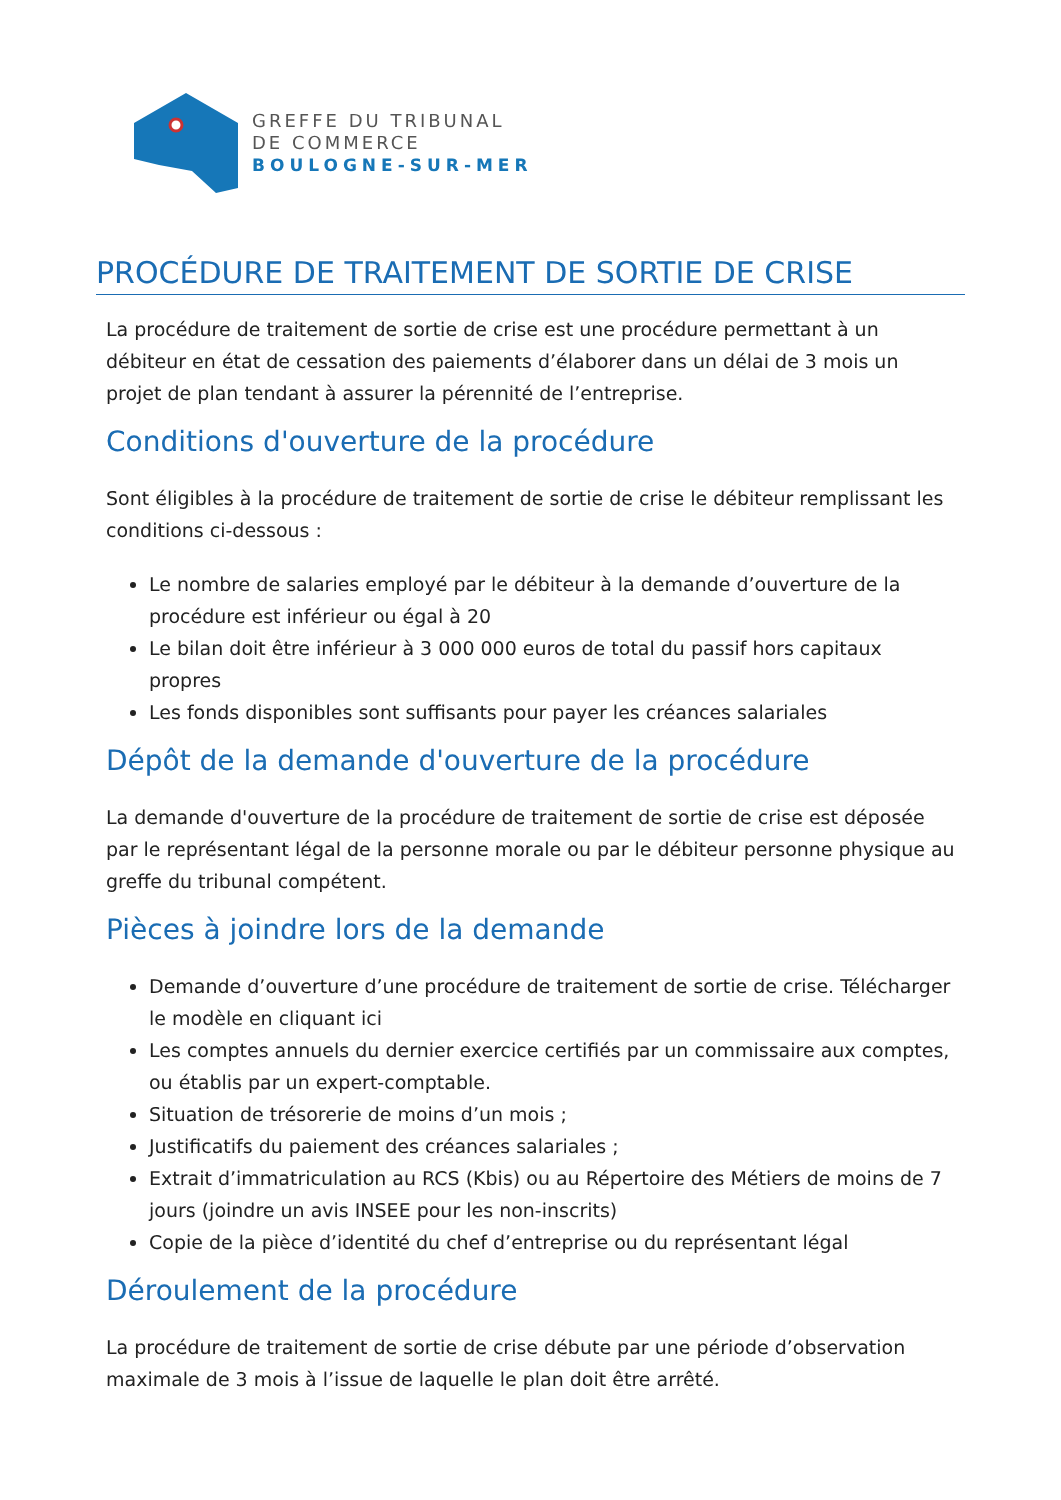GREFFE DU TRIBUNAL
DE COMMERCE
BOULOGNE-SUR-MER
PROCÉDURE DE TRAITEMENT DE SORTIE DE CRISE
La procédure de traitement de sortie de crise est une procédure permettant à un débiteur en état de cessation des paiements d’élaborer dans un délai de 3 mois un projet de plan tendant à assurer la pérennité de l’entreprise.
Conditions d'ouverture de la procédure
Sont éligibles à la procédure de traitement de sortie de crise le débiteur remplissant les conditions ci-dessous :
Le nombre de salaries employé par le débiteur à la demande d’ouverture de la procédure est inférieur ou égal à 20
Le bilan doit être inférieur à 3 000 000 euros de total du passif hors capitaux propres
Les fonds disponibles sont suffisants pour payer les créances salariales
Dépôt de la demande d'ouverture de la procédure
La demande d'ouverture de la procédure de traitement de sortie de crise est déposée par le représentant légal de la personne morale ou par le débiteur personne physique au greffe du tribunal compétent.
Pièces à joindre lors de la demande
Demande d’ouverture d’une procédure de traitement de sortie de crise. Télécharger le modèle en cliquant ici
Les comptes annuels du dernier exercice certifiés par un commissaire aux comptes, ou établis par un expert-comptable.
Situation de trésorerie de moins d’un mois ;
Justificatifs du paiement des créances salariales ;
Extrait d’immatriculation au RCS (Kbis) ou au Répertoire des Métiers de moins de 7 jours (joindre un avis INSEE pour les non-inscrits)
Copie de la pièce d’identité du chef d’entreprise ou du représentant légal
Déroulement de la procédure
La procédure de traitement de sortie de crise débute par une période d’observation maximale de 3 mois à l’issue de laquelle le plan doit être arrêté.